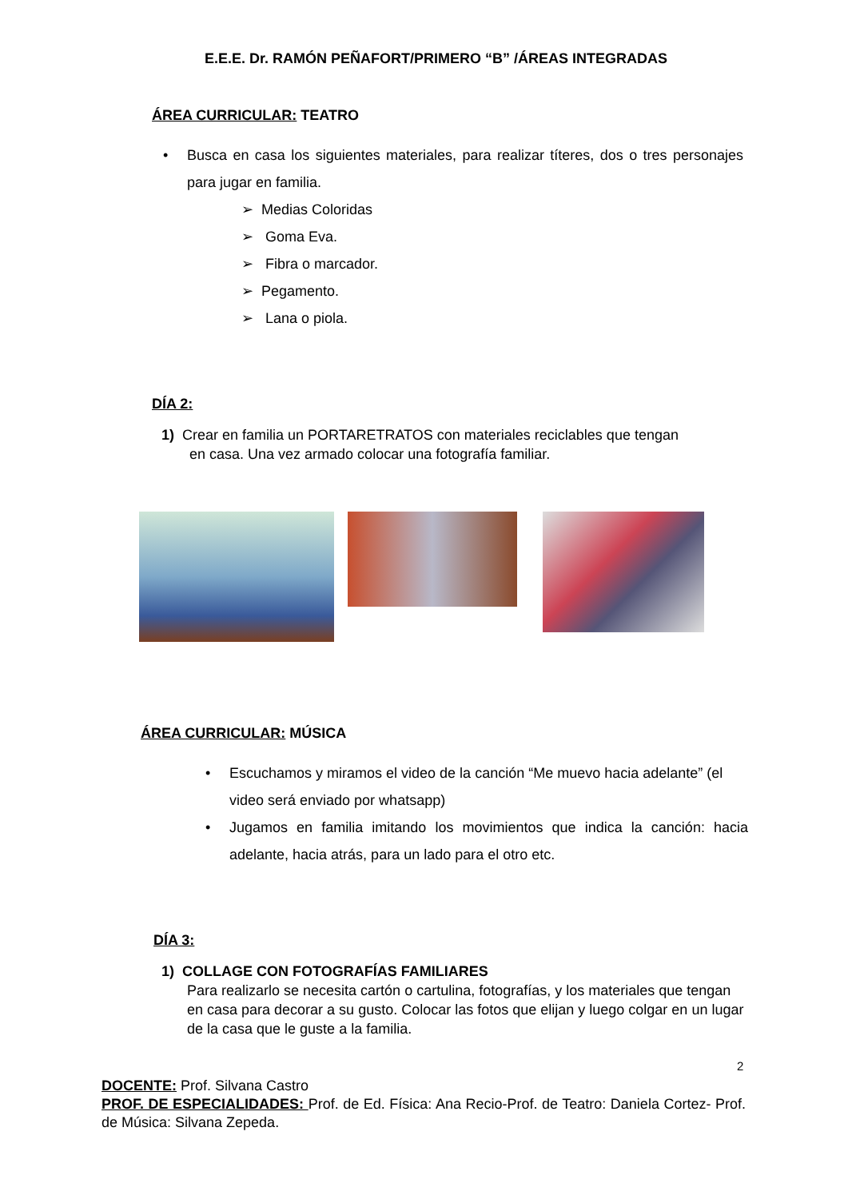E.E.E. Dr. RAMÓN PEÑAFORT/PRIMERO “B” /ÁREAS INTEGRADAS
ÁREA CURRICULAR: TEATRO
• Busca en casa los siguientes materiales, para realizar títeres, dos o tres personajes para jugar en familia.
➢ Medias Coloridas
➢ Goma Eva.
➢ Fibra o marcador.
➢ Pegamento.
➢ Lana o piola.
DÍA 2:
1) Crear en familia un PORTARETRATOS con materiales reciclables que tengan
en casa. Una vez armado colocar una fotografía familiar.
ÁREA CURRICULAR: MÚSICA
• Escuchamos y miramos el video de la canción “Me muevo hacia adelante” (el video será enviado por whatsapp)
• Jugamos en familia imitando los movimientos que indica la canción: hacia adelante, hacia atrás, para un lado para el otro etc.
DÍA 3:
1) COLLAGE CON FOTOGRAFÍAS FAMILIARES
Para realizarlo se necesita cartón o cartulina, fotografías, y los materiales que tengan en casa para decorar a su gusto. Colocar las fotos que elijan y luego colgar en un lugar de la casa que le guste a la familia.
2
DOCENTE: Prof. Silvana Castro
PROF. DE ESPECIALIDADES: Prof. de Ed. Física: Ana Recio-Prof. de Teatro: Daniela Cortez- Prof. de Música: Silvana Zepeda.